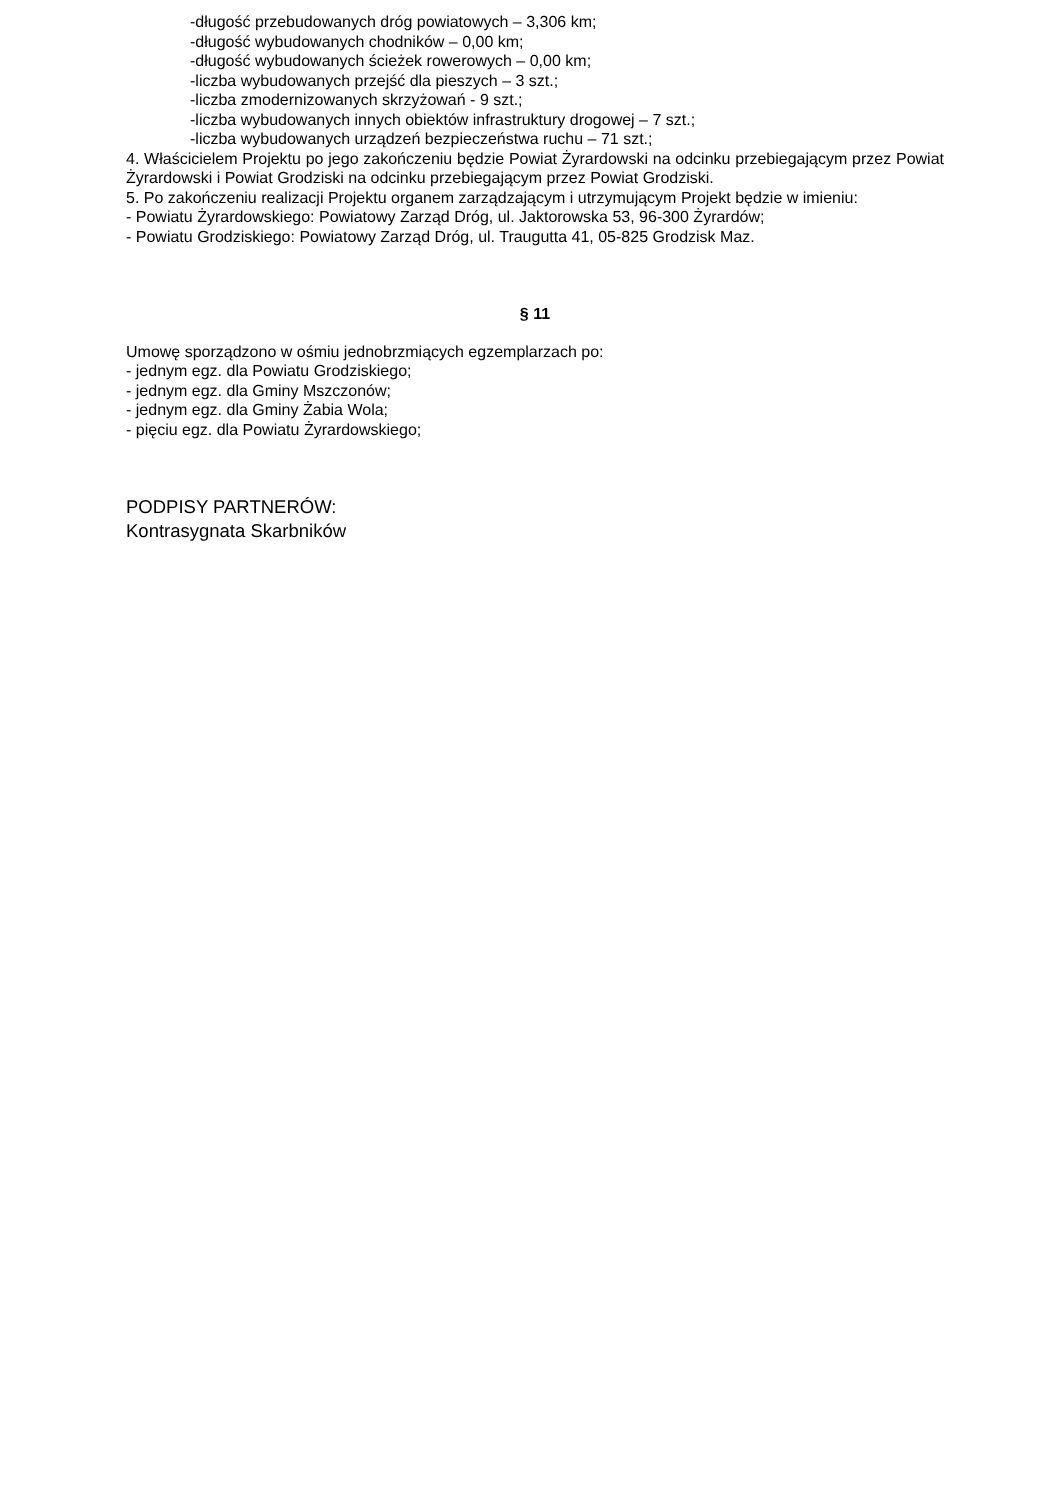-długość przebudowanych dróg powiatowych – 3,306 km;
-długość wybudowanych chodników – 0,00 km;
-długość wybudowanych ścieżek rowerowych – 0,00 km;
-liczba wybudowanych przejść dla pieszych – 3 szt.;
-liczba zmodernizowanych skrzyżowań - 9 szt.;
-liczba wybudowanych innych obiektów infrastruktury drogowej – 7 szt.;
-liczba wybudowanych urządzeń bezpieczeństwa ruchu – 71 szt.;
4. Właścicielem Projektu po jego zakończeniu będzie Powiat Żyrardowski na odcinku przebiegającym przez Powiat Żyrardowski i Powiat Grodziski na odcinku przebiegającym przez Powiat Grodziski.
5. Po zakończeniu realizacji Projektu organem zarządzającym i utrzymującym Projekt będzie w imieniu:
- Powiatu Żyrardowskiego: Powiatowy Zarząd Dróg, ul. Jaktorowska 53, 96-300 Żyrardów;
- Powiatu Grodziskiego: Powiatowy Zarząd Dróg, ul. Traugutta 41, 05-825 Grodzisk Maz.
§ 11
Umowę sporządzono w ośmiu jednobrzmiących egzemplarzach po:
- jednym egz. dla Powiatu Grodziskiego;
- jednym egz. dla Gminy Mszczonów;
- jednym egz. dla Gminy Żabia Wola;
- pięciu egz. dla Powiatu Żyrardowskiego;
PODPISY PARTNERÓW:
Kontrasygnata Skarbników